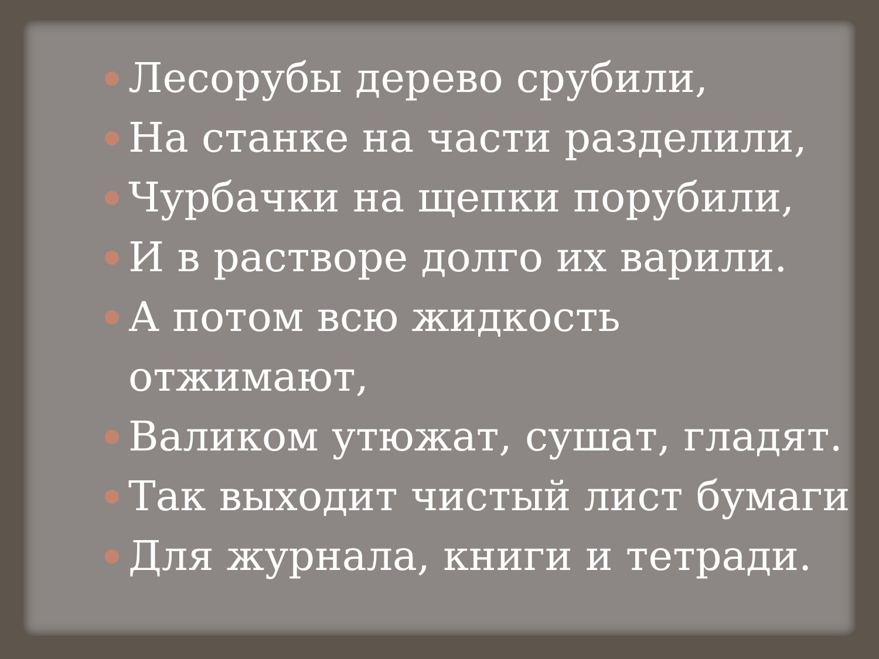Лесорубы дерево срубили,
На станке на части разделили,
Чурбачки на щепки порубили,
И в растворе долго их варили.
А потом всю жидкость
отжимают,
Валиком утюжат, сушат, гладят.
Так выходит чистый лист бумаги
Для журнала, книги и тетради.